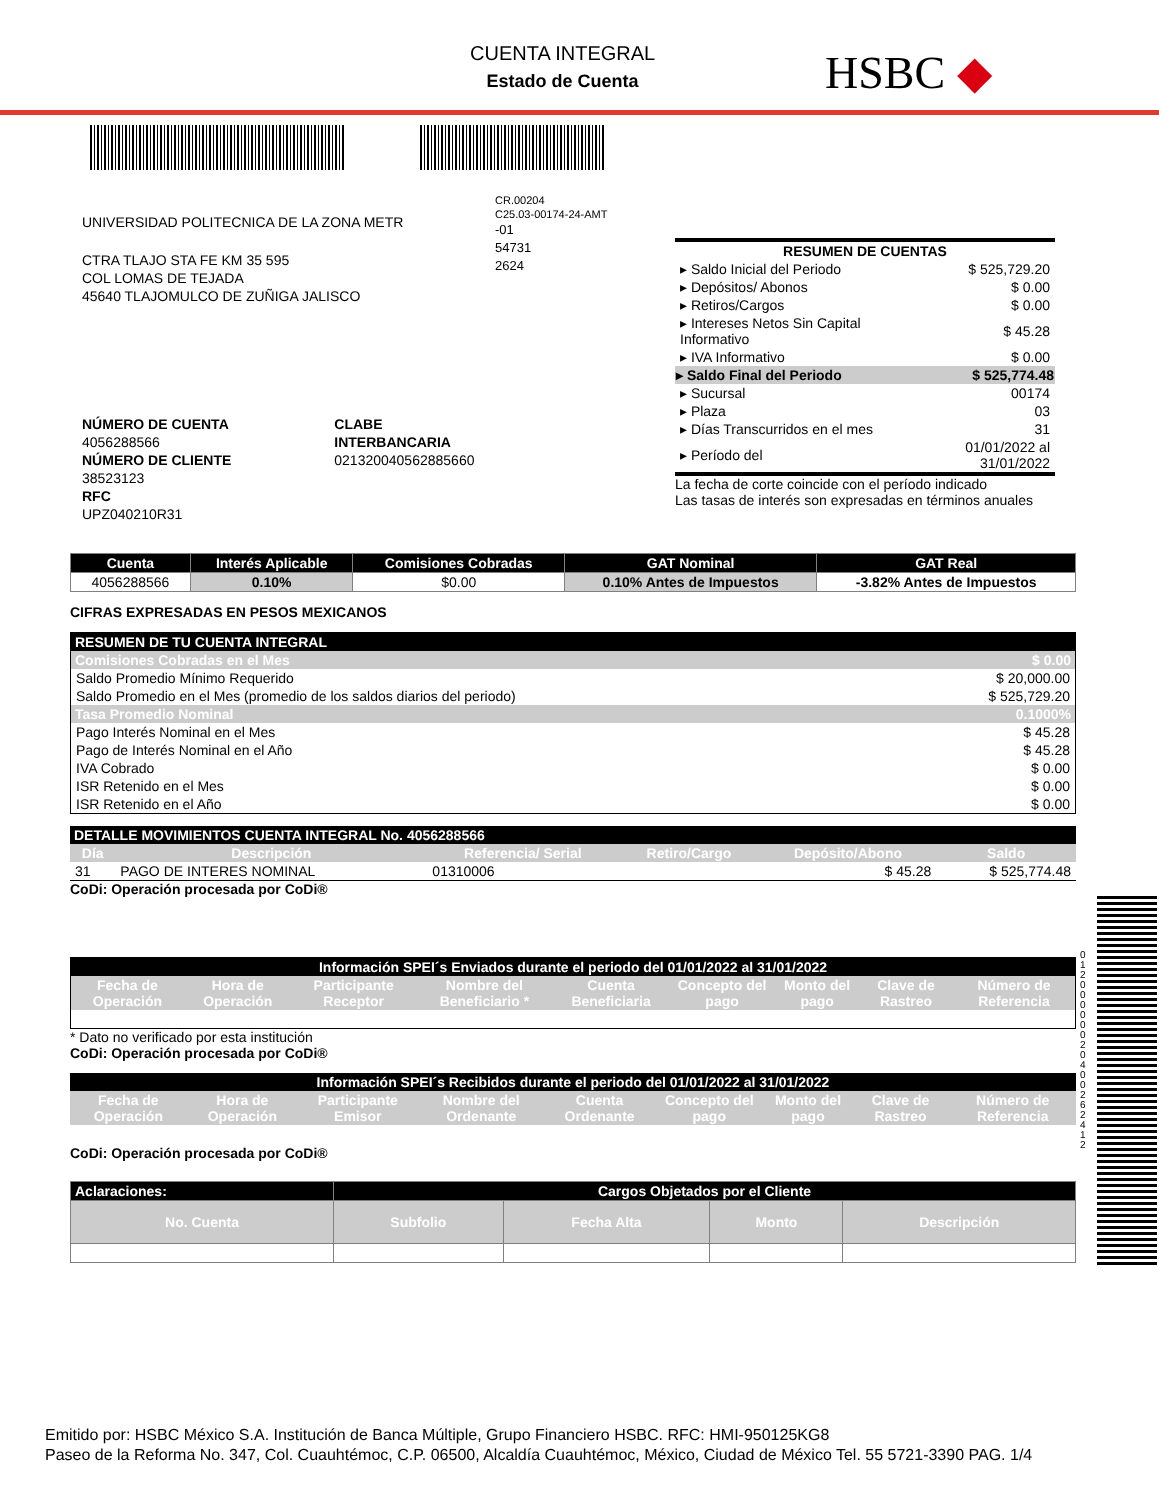CUENTA INTEGRAL
Estado de Cuenta
HSBC ◆
UNIVERSIDAD POLITECNICA DE LA ZONA METR
CTRA TLAJO STA FE KM 35 595
COL LOMAS DE TEJADA
45640 TLAJOMULCO DE ZUÑIGA JALISCO
NÚMERO DE CUENTA
4056288566
NÚMERO DE CLIENTE
38523123
RFC
UPZ040210R31
CLABE INTERBANCARIA
021320040562885660
CR.00204
C25.03-00174-24-AMT
-01
54731
2624
| RESUMEN DE CUENTAS | |
| --- | --- |
| ▸ Saldo Inicial del Periodo | $ 525,729.20 |
| ▸ Depósitos/ Abonos | $ 0.00 |
| ▸ Retiros/Cargos | $ 0.00 |
| ▸ Intereses Netos Sin Capital Informativo | $ 45.28 |
| ▸ IVA Informativo | $ 0.00 |
| ▸ Saldo Final del Periodo | $ 525,774.48 |
| ▸ Sucursal | 00174 |
| ▸ Plaza | 03 |
| ▸ Días Transcurridos en el mes | 31 |
| ▸ Período del | 01/01/2022 al 31/01/2022 |
La fecha de corte coincide con el período indicado
Las tasas de interés son expresadas en términos anuales
| Cuenta | Interés Aplicable | Comisiones Cobradas | GAT Nominal | GAT Real |
| --- | --- | --- | --- | --- |
| 4056288566 | 0.10% | $0.00 | 0.10% Antes de Impuestos | -3.82% Antes de Impuestos |
CIFRAS EXPRESADAS EN PESOS MEXICANOS
| RESUMEN DE TU CUENTA INTEGRAL | |
| --- | --- |
| Comisiones Cobradas en el Mes | $ 0.00 |
| Saldo Promedio Mínimo Requerido | $ 20,000.00 |
| Saldo Promedio en el Mes (promedio de los saldos diarios del periodo) | $ 525,729.20 |
| Tasa Promedio Nominal | 0.1000% |
| Pago Interés Nominal en el Mes | $ 45.28 |
| Pago de Interés Nominal en el Año | $ 45.28 |
| IVA Cobrado | $ 0.00 |
| ISR Retenido en el Mes | $ 0.00 |
| ISR Retenido en el Año | $ 0.00 |
| DETALLE MOVIMIENTOS CUENTA INTEGRAL No. 4056288566 | | | | | |
| --- | --- | --- | --- | --- | --- |
| Día | Descripción | Referencia/ Serial | Retiro/Cargo | Depósito/Abono | Saldo |
| 31 | PAGO DE INTERES NOMINAL | 01310006 | | $ 45.28 | $ 525,774.48 |
CoDi: Operación procesada por CoDi®
| Información SPEI´s Enviados durante el periodo del 01/01/2022 al 31/01/2022 | | | | | | | | |
| --- | --- | --- | --- | --- | --- | --- | --- | --- |
| Fecha de Operación | Hora de Operación | Participante Receptor | Nombre del Beneficiario * | Cuenta Beneficiaria | Concepto del pago | Monto del pago | Clave de Rastreo | Número de Referencia |
* Dato no verificado por esta institución
CoDi: Operación procesada por CoDi®
| Información SPEI´s Recibidos durante el periodo del 01/01/2022 al 31/01/2022 | | | | | | | | |
| --- | --- | --- | --- | --- | --- | --- | --- | --- |
| Fecha de Operación | Hora de Operación | Participante Emisor | Nombre del Ordenante | Cuenta Ordenante | Concepto del pago | Monto del pago | Clave de Rastreo | Número de Referencia |
CoDi: Operación procesada por CoDi®
| Aclaraciones: | Cargos Objetados por el Cliente | | | |
| --- | --- | --- | --- | --- |
| No. Cuenta | Subfolio | Fecha Alta | Monto | Descripción |
Emitido por: HSBC México S.A. Institución de Banca Múltiple, Grupo Financiero HSBC. RFC: HMI-950125KG8
Paseo de la Reforma No. 347, Col. Cuauhtémoc, C.P. 06500, Alcaldía Cuauhtémoc, México, Ciudad de México Tel. 55 5721-3390 PAG. 1/4
01200000020400262412